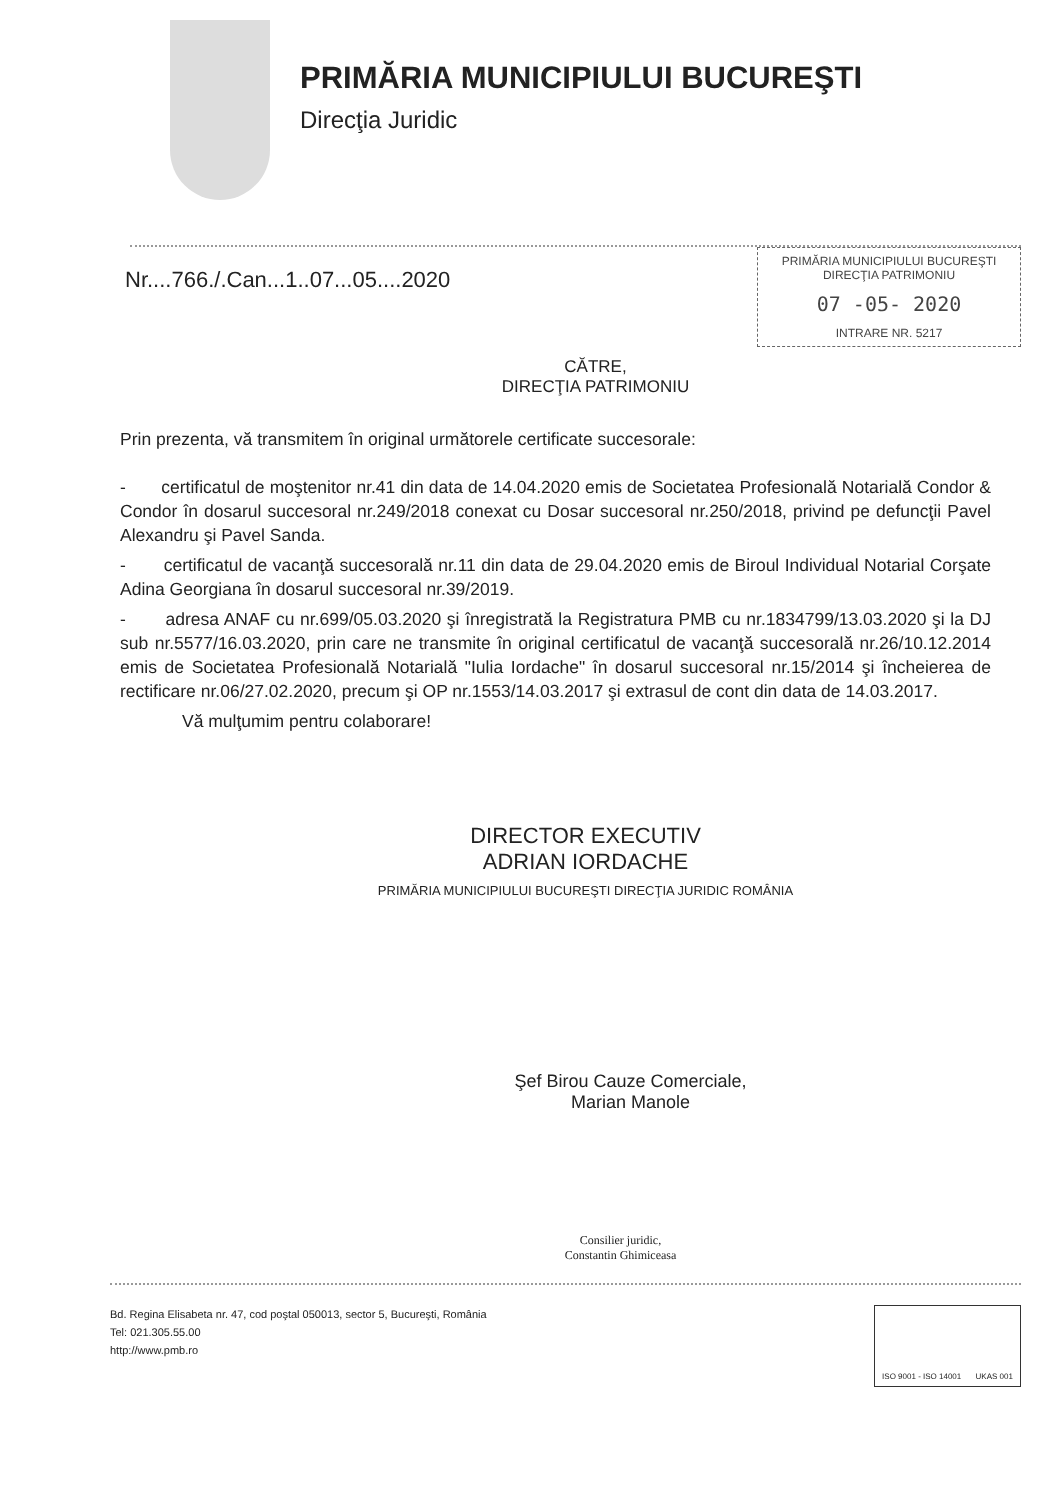PRIMĂRIA MUNICIPIULUI BUCUREŞTI
Direcţia Juridic
Nr....766./.Can...1..07...05....2020
PRIMĂRIA MUNICIPIULUI BUCUREŞTI
DIRECŢIA PATRIMONIU
07 -05- 2020
INTRARE NR. 5217
CĂTRE,
DIRECŢIA PATRIMONIU
Prin prezenta, vă transmitem în original următorele certificate succesorale:
- certificatul de moştenitor nr.41 din data de 14.04.2020 emis de Societatea Profesională Notarială Condor & Condor în dosarul succesoral nr.249/2018 conexat cu Dosar succesoral nr.250/2018, privind pe defuncţii Pavel Alexandru şi Pavel Sanda.
- certificatul de vacanţă succesorală nr.11 din data de 29.04.2020 emis de Biroul Individual Notarial Corşate Adina Georgiana în dosarul succesoral nr.39/2019.
- adresa ANAF cu nr.699/05.03.2020 şi înregistrată la Registratura PMB cu nr.1834799/13.03.2020 şi la DJ sub nr.5577/16.03.2020, prin care ne transmite în original certificatul de vacanţă succesorală nr.26/10.12.2014 emis de Societatea Profesională Notarială "Iulia Iordache" în dosarul succesoral nr.15/2014 şi încheierea de rectificare nr.06/27.02.2020, precum şi OP nr.1553/14.03.2017 şi extrasul de cont din data de 14.03.2017.
Vă mulţumim pentru colaborare!
DIRECTOR EXECUTIV
ADRIAN IORDACHE
PRIMĂRIA MUNICIPIULUI BUCUREŞTI DIRECŢIA JURIDIC ROMÂNIA
Şef Birou Cauze Comerciale,
Marian Manole
Consilier juridic,
Constantin Ghimiceasa
Bd. Regina Elisabeta nr. 47, cod poştal 050013, sector 5, Bucureşti, România
Tel: 021.305.55.00
http://www.pmb.ro
ISO 9001 - ISO 14001 UKAS 001